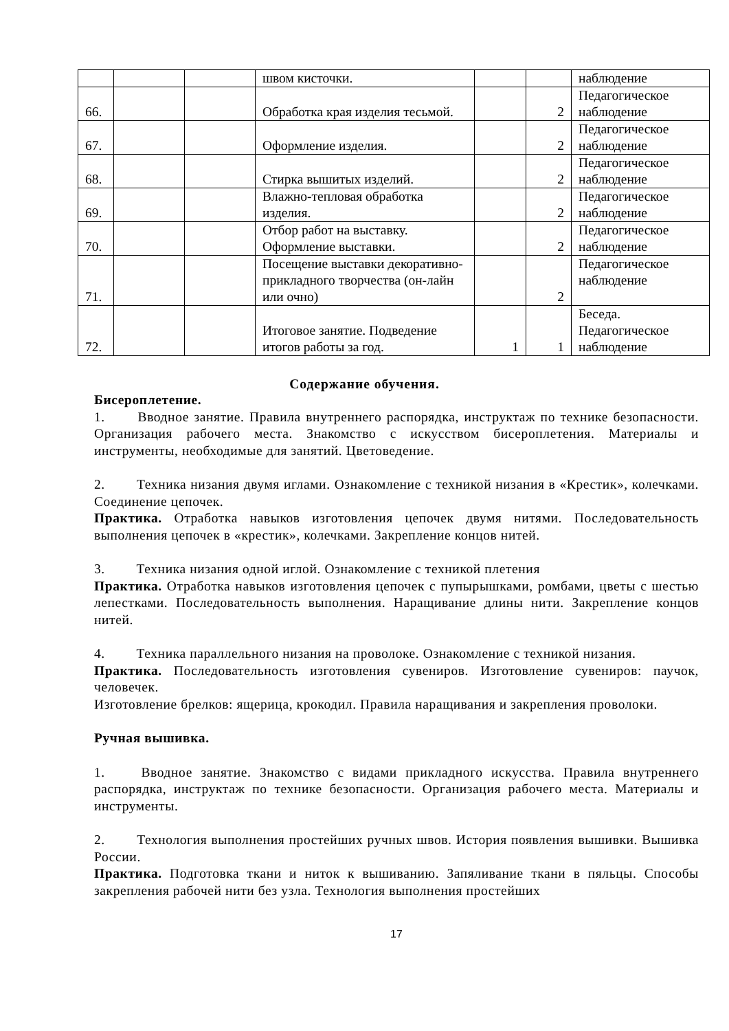| | | | швом кисточки. | | | наблюдение |
| 66. | | | Обработка края изделия тесьмой. | | 2 | Педагогическое наблюдение |
| 67. | | | Оформление изделия. | | 2 | Педагогическое наблюдение |
| 68. | | | Стирка вышитых изделий. | | 2 | Педагогическое наблюдение |
| 69. | | | Влажно-тепловая обработка изделия. | | 2 | Педагогическое наблюдение |
| 70. | | | Отбор работ на выставку. Оформление выставки. | | 2 | Педагогическое наблюдение |
| 71. | | | Посещение выставки декоративно-прикладного творчества (он-лайн или очно) | | 2 | Педагогическое наблюдение |
| 72. | | | Итоговое занятие. Подведение итогов работы за год. | 1 | 1 | Беседа. Педагогическое наблюдение |
Содержание обучения.
Бисероплетение.
1.   Вводное занятие. Правила внутреннего распорядка, инструктаж по технике безопасности. Организация рабочего места. Знакомство с искусством бисероплетения. Материалы и инструменты, необходимые для занятий. Цветоведение.
2.   Техника низания двумя иглами. Ознакомление с техникой низания в «Крестик», колечками. Соединение цепочек.
Практика. Отработка навыков изготовления цепочек двумя нитями. Последовательность выполнения цепочек в «крестик», колечками. Закрепление концов нитей.
3.   Техника низания одной иглой. Ознакомление с техникой плетения
Практика. Отработка навыков изготовления цепочек с пупырышками, ромбами, цветы с шестью лепестками. Последовательность выполнения. Наращивание длины нити. Закрепление концов нитей.
4.   Техника параллельного низания на проволоке. Ознакомление с техникой низания.
Практика. Последовательность изготовления сувениров. Изготовление сувениров: паучок, человечек.
Изготовление брелков: ящерица, крокодил. Правила наращивания и закрепления проволоки.
Ручная вышивка.
1.   Вводное занятие. Знакомство с видами прикладного искусства. Правила внутреннего распорядка, инструктаж по технике безопасности. Организация рабочего места. Материалы и инструменты.
2.   Технология выполнения простейших ручных швов. История появления вышивки. Вышивка России.
Практика. Подготовка ткани и ниток к вышиванию. Запяливание ткани в пяльцы. Способы закрепления рабочей нити без узла. Технология выполнения простейших
17